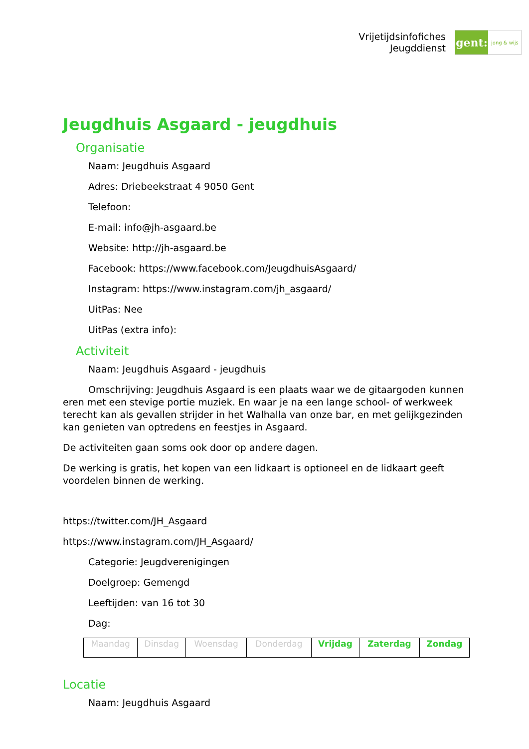Vrijetijdsinfofiches
Jeugddienst
gent:
jong & wijs
Jeugdhuis Asgaard - jeugdhuis
Organisatie
Naam: Jeugdhuis Asgaard
Adres: Driebeekstraat 4 9050 Gent
Telefoon:
E-mail: info@jh-asgaard.be
Website: http://jh-asgaard.be
Facebook: https://www.facebook.com/JeugdhuisAsgaard/
Instagram: https://www.instagram.com/jh_asgaard/
UitPas: Nee
UitPas (extra info):
Activiteit
Naam: Jeugdhuis Asgaard - jeugdhuis
Omschrijving: Jeugdhuis Asgaard is een plaats waar we de gitaargoden kunnen eren met een stevige portie muziek. En waar je na een lange school- of werkweek terecht kan als gevallen strijder in het Walhalla van onze bar, en met gelijkgezinden kan genieten van optredens en feestjes in Asgaard.
De activiteiten gaan soms ook door op andere dagen.
De werking is gratis, het kopen van een lidkaart is optioneel en de lidkaart geeft voordelen binnen de werking.
https://twitter.com/JH_Asgaard
https://www.instagram.com/JH_Asgaard/
Categorie: Jeugdverenigingen
Doelgroep: Gemengd
Leeftijden: van 16 tot 30
Dag:
| Maandag | Dinsdag | Woensdag | Donderdag | Vrijdag | Zaterdag | Zondag |
Locatie
Naam: Jeugdhuis Asgaard